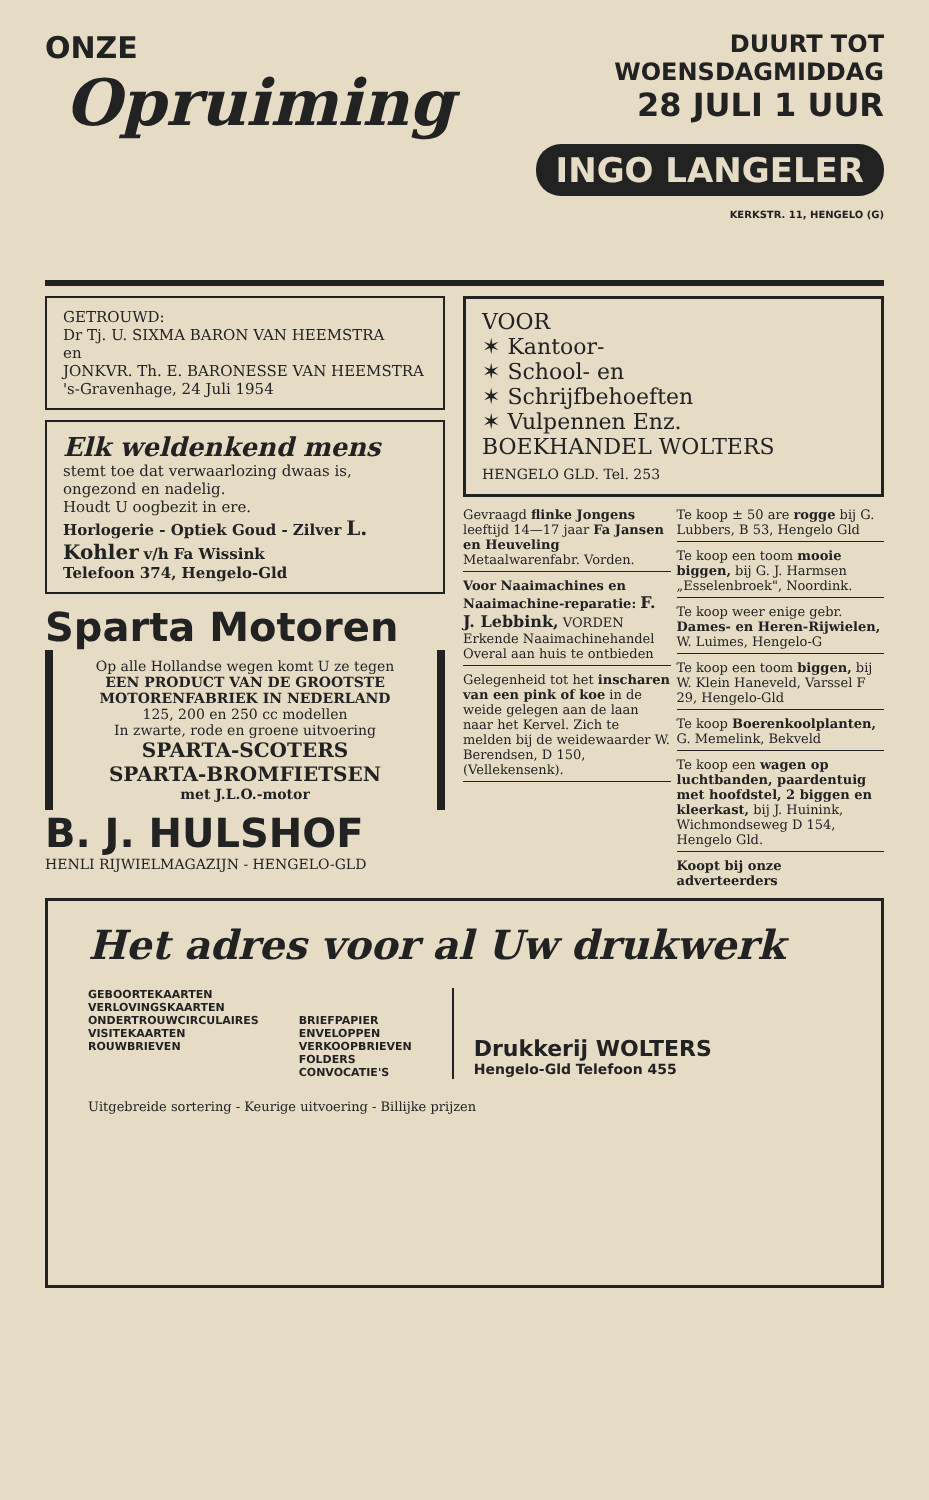ONZE
Opruiming
DUURT TOT
WOENSDAGMIDDAG
28 JULI 1 UUR
INGO LANGELER
KERKSTR. 11, HENGELO (G)
GETROUWD:
Dr Tj. U. SIXMA BARON VAN HEEMSTRA
en
JONKVR. Th. E. BARONESSE VAN HEEMSTRA
's-Gravenhage, 24 Juli 1954
Elk weldenkend mens
stemt toe dat verwaarlozing dwaas is, ongezond en nadelig.
Houdt U oogbezit in ere.
Horlogerie - Optiek Goud - Zilver L. Kohler v/h Fa Wissink
Telefoon 374, Hengelo-Gld
Sparta Motoren
Op alle Hollandse wegen komt U ze tegen
EEN PRODUCT VAN DE GROOTSTE MOTORENFABRIEK IN NEDERLAND
125, 200 en 250 cc modellen
In zwarte, rode en groene uitvoering
SPARTA-SCOTERS
SPARTA-BROMFIETSEN
met J.L.O.-motor
B. J. HULSHOF
HENLI RIJWIELMAGAZIJN - HENGELO-GLD
VOOR
✶ Kantoor-
✶ School- en
✶ Schrijfbehoeften
✶ Vulpennen Enz.
BOEKHANDEL WOLTERS
HENGELO GLD. Tel. 253
Gevraagd flinke Jongens leeftijd 14—17 jaar Fa Jansen en Heuveling Metaalwarenfabr. Vorden.
Voor Naaimachines en Naaimachine-reparatie: F. J. Lebbink, VORDEN
Erkende Naaimachinehandel
Overal aan huis te ontbieden
Gelegenheid tot het inscharen van een pink of koe in de weide gelegen aan de laan naar het Kervel. Zich te melden bij de weidewaarder W. Berendsen, D 150, (Vellekensenk).
Te koop ± 50 are rogge bij G. Lubbers, B 53, Hengelo Gld
Te koop een toom mooie biggen, bij G. J. Harmsen „Esselenbroek", Noordink.
Te koop weer enige gebr. Dames- en Heren-Rijwielen, W. Luimes, Hengelo-G
Te koop een toom biggen, bij W. Klein Haneveld, Varssel F 29, Hengelo-Gld
Te koop Boerenkoolplanten, G. Memelink, Bekveld
Te koop een wagen op luchtbanden, paardentuig met hoofdstel, 2 biggen en kleerkast, bij J. Huinink, Wichmondseweg D 154, Hengelo Gld.
Koopt bij onze adverteerders
Het adres voor al Uw drukwerk
GEBOORTEKAARTEN
VERLOVINGSKAARTEN
ONDERTROUWCIRCULAIRES
VISITEKAARTEN
ROUWBRIEVEN
BRIEFPAPIER
ENVELOPPEN
VERKOOPBRIEVEN
FOLDERS
CONVOCATIE'S
Drukkerij WOLTERS
Hengelo-Gld Telefoon 455
Uitgebreide sortering - Keurige uitvoering - Billijke prijzen